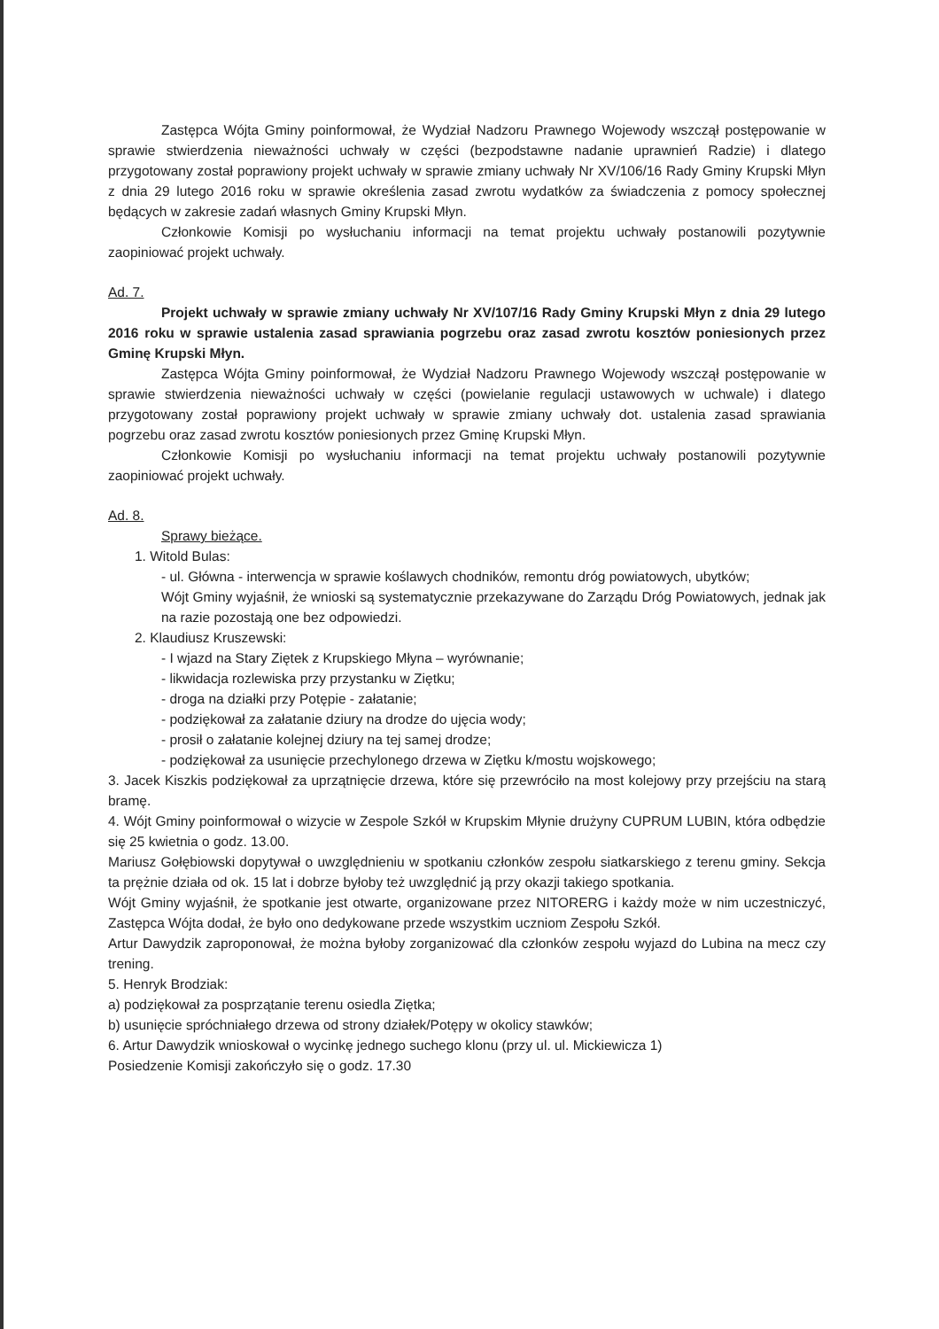Zastępca Wójta Gminy poinformował, że Wydział Nadzoru Prawnego Wojewody wszczął postępowanie w sprawie stwierdzenia nieważności uchwały w części (bezpodstawne nadanie uprawnień Radzie) i dlatego przygotowany został poprawiony projekt uchwały w sprawie zmiany uchwały Nr XV/106/16 Rady Gminy Krupski Młyn z dnia 29 lutego 2016 roku w sprawie określenia zasad zwrotu wydatków za świadczenia z pomocy społecznej będących w zakresie zadań własnych Gminy Krupski Młyn.
Członkowie Komisji po wysłuchaniu informacji na temat projektu uchwały postanowili pozytywnie zaopiniować projekt uchwały.
Ad. 7.
Projekt uchwały w sprawie zmiany uchwały Nr XV/107/16 Rady Gminy Krupski Młyn z dnia 29 lutego 2016 roku w sprawie ustalenia zasad sprawiania pogrzebu oraz zasad zwrotu kosztów poniesionych przez Gminę Krupski Młyn.
Zastępca Wójta Gminy poinformował, że Wydział Nadzoru Prawnego Wojewody wszczął postępowanie w sprawie stwierdzenia nieważności uchwały w części (powielanie regulacji ustawowych w uchwale) i dlatego przygotowany został poprawiony projekt uchwały w sprawie zmiany uchwały dot. ustalenia zasad sprawiania pogrzebu oraz zasad zwrotu kosztów poniesionych przez Gminę Krupski Młyn.
Członkowie Komisji po wysłuchaniu informacji na temat projektu uchwały postanowili pozytywnie zaopiniować projekt uchwały.
Ad. 8.
Sprawy bieżące.
1. Witold Bulas:
- ul. Główna - interwencja w sprawie koślawych chodników, remontu dróg powiatowych, ubytków;
Wójt Gminy wyjaśnił, że wnioski są systematycznie przekazywane do Zarządu Dróg Powiatowych, jednak jak na razie pozostają one bez odpowiedzi.
2. Klaudiusz Kruszewski:
- I wjazd na Stary Ziętek z Krupskiego Młyna – wyrównanie;
- likwidacja rozlewiska przy przystanku w Ziętku;
- droga na działki przy Potępie - załatanie;
- podziękował za załatanie dziury na drodze do ujęcia wody;
- prosił o załatanie kolejnej dziury na tej samej drodze;
- podziękował za usunięcie przechylonego drzewa w Ziętku k/mostu wojskowego;
3. Jacek Kiszkis podziękował za uprzątnięcie drzewa, które się przewróciło na most kolejowy przy przejściu na starą bramę.
4. Wójt Gminy poinformował o wizycie w Zespole Szkół w Krupskim Młynie drużyny CUPRUM LUBIN, która odbędzie się 25 kwietnia o godz. 13.00.
Mariusz Gołębiowski dopytywał o uwzględnieniu w spotkaniu członków zespołu siatkarskiego z terenu gminy. Sekcja ta prężnie działa od ok. 15 lat i dobrze byłoby też uwzględnić ją przy okazji takiego spotkania.
Wójt Gminy wyjaśnił, że spotkanie jest otwarte, organizowane przez NITORERG i każdy może w nim uczestniczyć, Zastępca Wójta dodał, że było ono dedykowane przede wszystkim uczniom Zespołu Szkół.
Artur Dawydzik zaproponował, że można byłoby zorganizować dla członków zespołu wyjazd do Lubina na mecz czy trening.
5. Henryk Brodziak:
a) podziękował za posprzątanie terenu osiedla Ziętka;
b) usunięcie spróchniałego drzewa od strony działek/Potępy w okolicy stawków;
6. Artur Dawydzik wnioskował o wycinkę jednego suchego klonu (przy ul. ul. Mickiewicza 1)
Posiedzenie Komisji zakończyło się o godz. 17.30